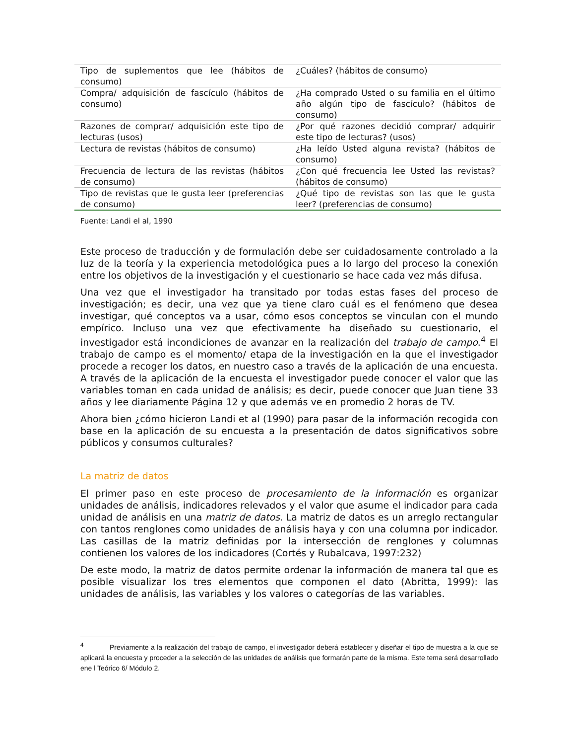| Tipo de suplementos que lee (hábitos de consumo) | ¿Cuáles? (hábitos de consumo) |
| Compra/ adquisición de fascículo (hábitos de consumo) | ¿Ha comprado Usted o su familia en el último año algún tipo de fascículo? (hábitos de consumo) |
| Razones de comprar/ adquisición este tipo de lecturas (usos) | ¿Por qué razones decidió comprar/ adquirir este tipo de lecturas? (usos) |
| Lectura de revistas (hábitos de consumo) | ¿Ha leído Usted alguna revista? (hábitos de consumo) |
| Frecuencia de lectura de las revistas (hábitos de consumo) | ¿Con qué frecuencia lee Usted las revistas? (hábitos de consumo) |
| Tipo de revistas que le gusta leer (preferencias de consumo) | ¿Qué tipo de revistas son las que le gusta leer? (preferencias de consumo) |
Fuente: Landi el al, 1990
Este proceso de traducción y de formulación debe ser cuidadosamente controlado a la luz de la teoría y la experiencia metodológica pues a lo largo del proceso la conexión entre los objetivos de la investigación y el cuestionario se hace cada vez más difusa.
Una vez que el investigador ha transitado por todas estas fases del proceso de investigación; es decir, una vez que ya tiene claro cuál es el fenómeno que desea investigar, qué conceptos va a usar, cómo esos conceptos se vinculan con el mundo empírico. Incluso una vez que efectivamente ha diseñado su cuestionario, el investigador está incondiciones de avanzar en la realización del trabajo de campo.<sup>4</sup> El trabajo de campo es el momento/ etapa de la investigación en la que el investigador procede a recoger los datos, en nuestro caso a través de la aplicación de una encuesta. A través de la aplicación de la encuesta el investigador puede conocer el valor que las variables toman en cada unidad de análisis; es decir, puede conocer que Juan tiene 33 años y lee diariamente Página 12 y que además ve en promedio 2 horas de TV.
Ahora bien ¿cómo hicieron Landi et al (1990) para pasar de la información recogida con base en la aplicación de su encuesta a la presentación de datos significativos sobre públicos y consumos culturales?
La matriz de datos
El primer paso en este proceso de procesamiento de la información es organizar unidades de análisis, indicadores relevados y el valor que asume el indicador para cada unidad de análisis en una matriz de datos. La matriz de datos es un arreglo rectangular con tantos renglones como unidades de análisis haya y con una columna por indicador. Las casillas de la matriz definidas por la intersección de renglones y columnas contienen los valores de los indicadores (Cortés y Rubalcava, 1997:232)
De este modo, la matriz de datos permite ordenar la información de manera tal que es posible visualizar los tres elementos que componen el dato (Abritta, 1999): las unidades de análisis, las variables y los valores o categorías de las variables.
<sup>4</sup> Previamente a la realización del trabajo de campo, el investigador deberá establecer y diseñar el tipo de muestra a la que se aplicará la encuesta y proceder a la selección de las unidades de análisis que formarán parte de la misma. Este tema será desarrollado ene l Teórico 6/ Módulo 2.